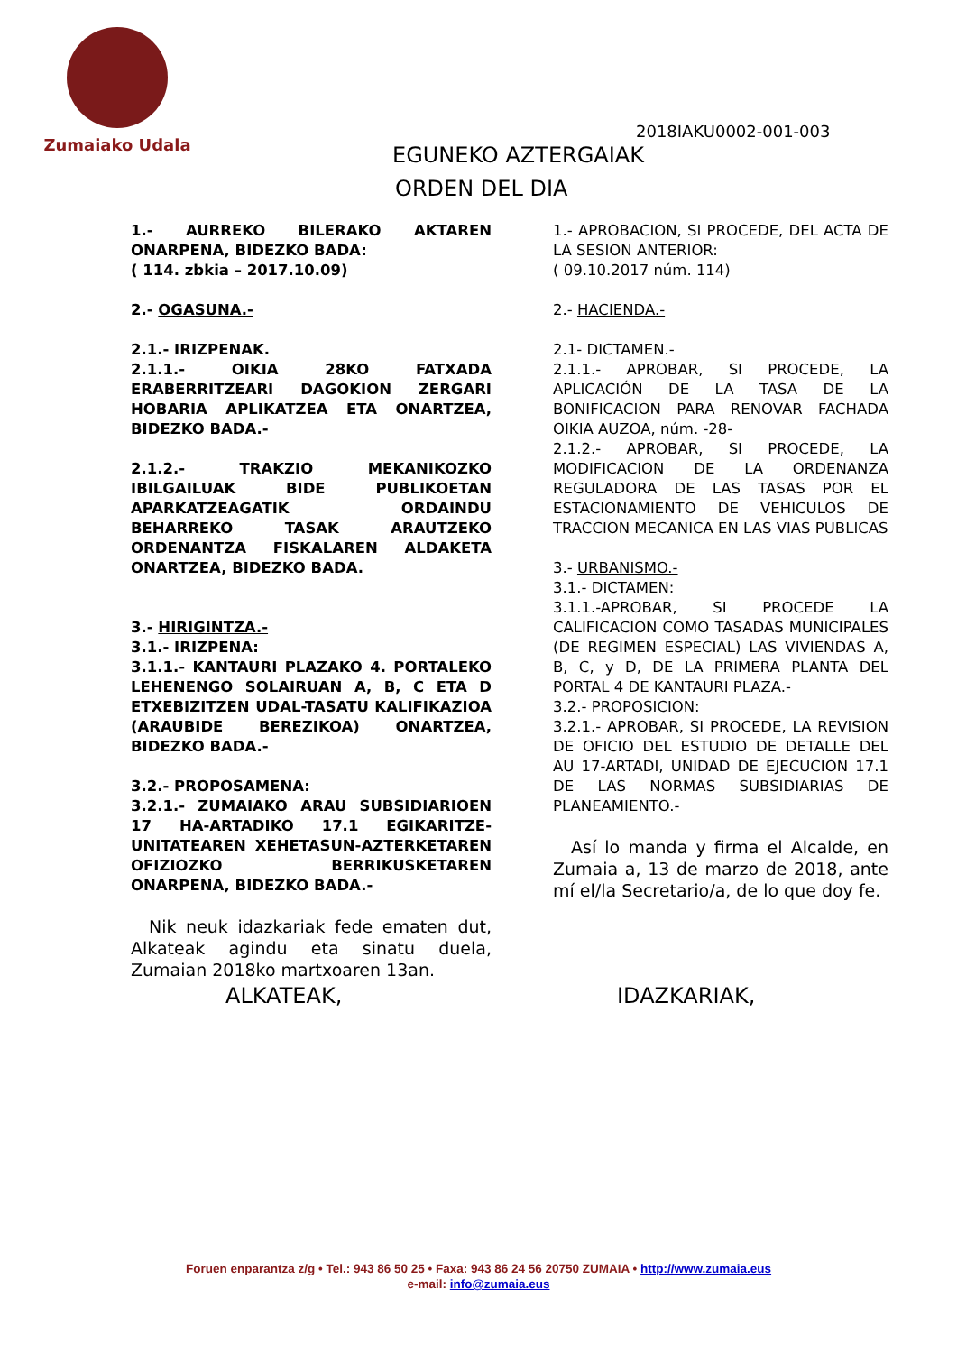Zumaiako Udala
2018IAKU0002-001-003
EGUNEKO AZTERGAIAK
ORDEN DEL DIA
1.- AURREKO BILERAKO AKTAREN ONARPENA, BIDEZKO BADA:
( 114. zbkia – 2017.10.09)
2.- OGASUNA.-
2.1.- IRIZPENAK.
2.1.1.- OIKIA 28KO FATXADA ERABERRITZEARI DAGOKION ZERGARI HOBARIA APLIKATZEA ETA ONARTZEA, BIDEZKO BADA.-
2.1.2.- TRAKZIO MEKANIKOZKO IBILGAILUAK BIDE PUBLIKOETAN APARKATZEAGATIK ORDAINDU BEHARREKO TASAK ARAUTZEKO ORDENANTZA FISKALAREN ALDAKETA ONARTZEA, BIDEZKO BADA.
3.- HIRIGINTZA.-
3.1.- IRIZPENA:
3.1.1.- KANTAURI PLAZAKO 4. PORTALEKO LEHENENGO SOLAIRUAN A, B, C ETA D ETXEBIZITZEN UDAL-TASATU KALIFIKAZIOA (ARAUBIDE BEREZIKOA) ONARTZEA, BIDEZKO BADA.-
3.2.- PROPOSAMENA:
3.2.1.- ZUMAIAKO ARAU SUBSIDIARIOEN 17 HA-ARTADIKO 17.1 EGIKARITZE-UNITATEAREN XEHETASUN-AZTERKETAREN OFIZIOZKO BERRIKUSKETAREN ONARPENA, BIDEZKO BADA.-
Nik neuk idazkariak fede ematen dut, Alkateak agindu eta sinatu duela, Zumaian 2018ko martxoaren 13an.
1.- APROBACION, SI PROCEDE, DEL ACTA DE LA SESION ANTERIOR:
( 09.10.2017 núm. 114)
2.- HACIENDA.-
2.1- DICTAMEN.-
2.1.1.- APROBAR, SI PROCEDE, LA APLICACIÓN DE LA TASA DE LA BONIFICACION PARA RENOVAR FACHADA OIKIA AUZOA, núm. -28-
2.1.2.- APROBAR, SI PROCEDE, LA MODIFICACION DE LA ORDENANZA REGULADORA DE LAS TASAS POR EL ESTACIONAMIENTO DE VEHICULOS DE TRACCION MECANICA EN LAS VIAS PUBLICAS
3.- URBANISMO.-
3.1.- DICTAMEN:
3.1.1.-APROBAR, SI PROCEDE LA CALIFICACION COMO TASADAS MUNICIPALES (DE REGIMEN ESPECIAL) LAS VIVIENDAS A, B, C, y D, DE LA PRIMERA PLANTA DEL PORTAL 4 DE KANTAURI PLAZA.-
3.2.- PROPOSICION:
3.2.1.- APROBAR, SI PROCEDE, LA REVISION DE OFICIO DEL ESTUDIO DE DETALLE DEL AU 17-ARTADI, UNIDAD DE EJECUCION 17.1 DE LAS NORMAS SUBSIDIARIAS DE PLANEAMIENTO.-
Así lo manda y firma el Alcalde, en Zumaia a, 13 de marzo de 2018, ante mí el/la Secretario/a, de lo que doy fe.
ALKATEAK, IDAZKARIAK,
Foruen enparantza z/g • Tel.: 943 86 50 25 • Faxa: 943 86 24 56 20750 ZUMAIA • http://www.zumaia.eus
e-mail: info@zumaia.eus